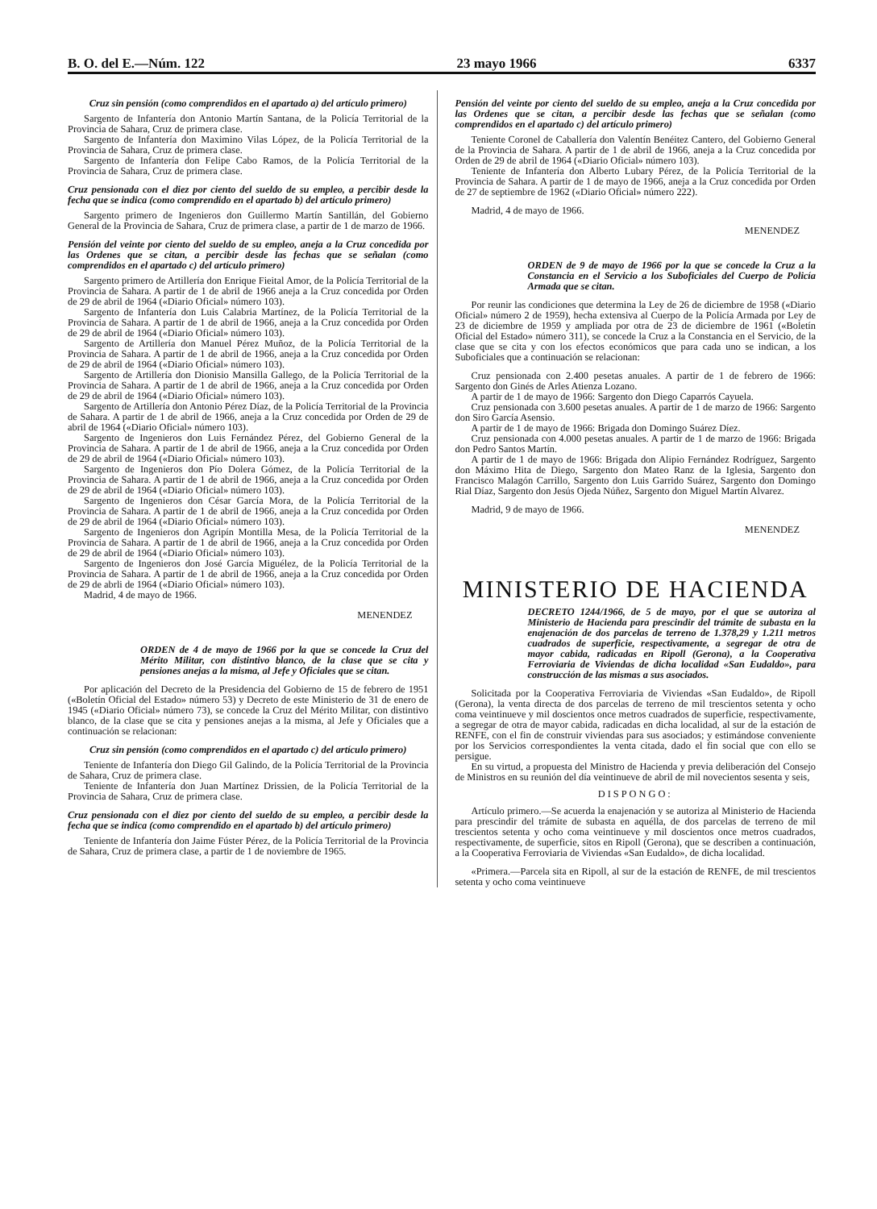B. O. del E.—Núm. 122 23 mayo 1966 6337
Cruz sin pensión (como comprendidos en el apartado a) del artículo primero)
Sargento de Infantería don Antonio Martín Santana, de la Policía Territorial de la Provincia de Sahara, Cruz de primera clase.
Sargento de Infantería don Maximino Vilas López, de la Policía Territorial de la Provincia de Sahara, Cruz de primera clase.
Sargento de Infantería don Felipe Cabo Ramos, de la Policía Territorial de la Provincia de Sahara, Cruz de primera clase.
Cruz pensionada con el diez por ciento del sueldo de su empleo, a percibir desde la fecha que se indica (como comprendido en el apartado b) del artículo primero)
Sargento primero de Ingenieros don Guillermo Martín Santillán, del Gobierno General de la Provincia de Sahara, Cruz de primera clase, a partir de 1 de marzo de 1966.
Pensión del veinte por ciento del sueldo de su empleo, aneja a la Cruz concedida por las Ordenes que se citan, a percibir desde las fechas que se señalan (como comprendidos en el apartado c) del artículo primero)
Sargento primero de Artillería don Enrique Fieital Amor, de la Policía Territorial de la Provincia de Sahara. A partir de 1 de abril de 1966 aneja a la Cruz concedida por Orden de 29 de abril de 1964 («Diario Oficial» número 103).
Sargento de Infantería don Luis Calabria Martínez, de la Policía Territorial de la Provincia de Sahara. A partir de 1 de abril de 1966, aneja a la Cruz concedida por Orden de 29 de abril de 1964 («Diario Oficial» número 103).
Sargento de Artillería don Manuel Pérez Muñoz, de la Policía Territorial de la Provincia de Sahara. A partir de 1 de abril de 1966, aneja a la Cruz concedida por Orden de 29 de abril de 1964 («Diario Oficial» número 103).
Sargento de Artillería don Dionisio Mansilla Gallego, de la Policía Territorial de la Provincia de Sahara. A partir de 1 de abril de 1966, aneja a la Cruz concedida por Orden de 29 de abril de 1964 («Diario Oficial» número 103).
Sargento de Artillería don Antonio Pérez Díaz, de la Policía Territorial de la Provincia de Sahara. A partir de 1 de abril de 1966, aneja a la Cruz concedida por Orden de 29 de abril de 1964 («Diario Oficial» número 103).
Sargento de Ingenieros don Luis Fernández Pérez, del Gobierno General de la Provincia de Sahara. A partir de 1 de abril de 1966, aneja a la Cruz concedida por Orden de 29 de abril de 1964 («Diario Oficial» número 103).
Sargento de Ingenieros don Pío Dolera Gómez, de la Policía Territorial de la Provincia de Sahara. A partir de 1 de abril de 1966, aneja a la Cruz concedida por Orden de 29 de abril de 1964 («Diario Oficial» número 103).
Sargento de Ingenieros don César García Mora, de la Policía Territorial de la Provincia de Sahara. A partir de 1 de abril de 1966, aneja a la Cruz concedida por Orden de 29 de abril de 1964 («Diario Oficial» número 103).
Sargento de Ingenieros don Agripín Montilla Mesa, de la Policía Territorial de la Provincia de Sahara. A partir de 1 de abril de 1966, aneja a la Cruz concedida por Orden de 29 de abril de 1964 («Diario Oficial» número 103).
Sargento de Ingenieros don José García Miguélez, de la Policía Territorial de la Provincia de Sahara. A partir de 1 de abril de 1966, aneja a la Cruz concedida por Orden de 29 de abrli de 1964 («Diario Oficial» número 103).
Madrid, 4 de mayo de 1966.
MENENDEZ
ORDEN de 4 de mayo de 1966 por la que se concede la Cruz del Mérito Militar, con distintivo blanco, de la clase que se cita y pensiones anejas a la misma, al Jefe y Oficiales que se citan.
Por aplicación del Decreto de la Presidencia del Gobierno de 15 de febrero de 1951 («Boletín Oficial del Estado» número 53) y Decreto de este Ministerio de 31 de enero de 1945 («Diario Oficial» número 73), se concede la Cruz del Mérito Militar, con distintivo blanco, de la clase que se cita y pensiones anejas a la misma, al Jefe y Oficiales que a continuación se relacionan:
Cruz sin pensión (como comprendidos en el apartado c) del artículo primero)
Teniente de Infantería don Diego Gil Galindo, de la Policía Territorial de la Provincia de Sahara, Cruz de primera clase.
Teniente de Infantería don Juan Martínez Drissien, de la Policía Territorial de la Provincia de Sahara, Cruz de primera clase.
Cruz pensionada con el diez por ciento del sueldo de su empleo, a percibir desde la fecha que se indica (como comprendido en el apartado b) del artículo primero)
Teniente de Infantería don Jaime Fúster Pérez, de la Policía Territorial de la Provincia de Sahara, Cruz de primera clase, a partir de 1 de noviembre de 1965.
Pensión del veinte por ciento del sueldo de su empleo, aneja a la Cruz concedida por las Ordenes que se citan, a percibir desde las fechas que se señalan (como comprendidos en el apartado c) del artículo primero)
Teniente Coronel de Caballería don Valentín Benéitez Cantero, del Gobierno General de la Provincia de Sahara. A partir de 1 de abril de 1966, aneja a la Cruz concedida por Orden de 29 de abril de 1964 («Diario Oficial» número 103).
Teniente de Infantería don Alberto Lubary Pérez, de la Policía Territorial de la Provincia de Sahara. A partir de 1 de mayo de 1966, aneja a la Cruz concedida por Orden de 27 de septiembre de 1962 («Diario Oficial» número 222).
Madrid, 4 de mayo de 1966.
MENENDEZ
ORDEN de 9 de mayo de 1966 por la que se concede la Cruz a la Constancia en el Servicio a los Suboficiales del Cuerpo de Policía Armada que se citan.
Por reunir las condiciones que determina la Ley de 26 de diciembre de 1958 («Diario Oficial» número 2 de 1959), hecha extensiva al Cuerpo de la Policía Armada por Ley de 23 de diciembre de 1959 y ampliada por otra de 23 de diciembre de 1961 («Boletín Oficial del Estado» número 311), se concede la Cruz a la Constancia en el Servicio, de la clase que se cita y con los efectos económicos que para cada uno se indican, a los Suboficiales que a continuación se relacionan:
Cruz pensionada con 2.400 pesetas anuales. A partir de 1 de febrero de 1966: Sargento don Ginés de Arles Atienza Lozano.
A partir de 1 de mayo de 1966: Sargento don Diego Caparrós Cayuela.
Cruz pensionada con 3.600 pesetas anuales. A partir de 1 de marzo de 1966: Sargento don Siro García Asensio.
A partir de 1 de mayo de 1966: Brigada don Domingo Suárez Díez.
Cruz pensionada con 4.000 pesetas anuales. A partir de 1 de marzo de 1966: Brigada don Pedro Santos Martín.
A partir de 1 de mayo de 1966: Brigada don Alipio Fernández Rodríguez, Sargento don Máximo Hita de Diego, Sargento don Mateo Ranz de la Iglesia, Sargento don Francisco Malagón Carrillo, Sargento don Luis Garrido Suárez, Sargento don Domingo Rial Díaz, Sargento don Jesús Ojeda Núñez, Sargento don Miguel Martín Alvarez.
Madrid, 9 de mayo de 1966.
MENENDEZ
MINISTERIO DE HACIENDA
DECRETO 1244/1966, de 5 de mayo, por el que se autoriza al Ministerio de Hacienda para prescindir del trámite de subasta en la enajenación de dos parcelas de terreno de 1.378,29 y 1.211 metros cuadrados de superficie, respectivamente, a segregar de otra de mayor cabida, radicadas en Ripoll (Gerona), a la Cooperativa Ferroviaria de Viviendas de dicha localidad «San Eudaldo», para construcción de las mismas a sus asociados.
Solicitada por la Cooperativa Ferroviaria de Viviendas «San Eudaldo», de Ripoll (Gerona), la venta directa de dos parcelas de terreno de mil trescientos setenta y ocho coma veintinueve y mil doscientos once metros cuadrados de superficie, respectivamente, a segregar de otra de mayor cabida, radicadas en dicha localidad, al sur de la estación de RENFE, con el fin de construir viviendas para sus asociados; y estimándose conveniente por los Servicios correspondientes la venta citada, dado el fin social que con ello se persigue.
En su virtud, a propuesta del Ministro de Hacienda y previa deliberación del Consejo de Ministros en su reunión del día veintinueve de abril de mil novecientos sesenta y seis,
DISPONGO:
Artículo primero.—Se acuerda la enajenación y se autoriza al Ministerio de Hacienda para prescindir del trámite de subasta en aquélla, de dos parcelas de terreno de mil trescientos setenta y ocho coma veintinueve y mil doscientos once metros cuadrados, respectivamente, de superficie, sitos en Ripoll (Gerona), que se describen a continuación, a la Cooperativa Ferroviaria de Viviendas «San Eudaldo», de dicha localidad.
«Primera.—Parcela sita en Ripoll, al sur de la estación de RENFE, de mil trescientos setenta y ocho coma veintinueve